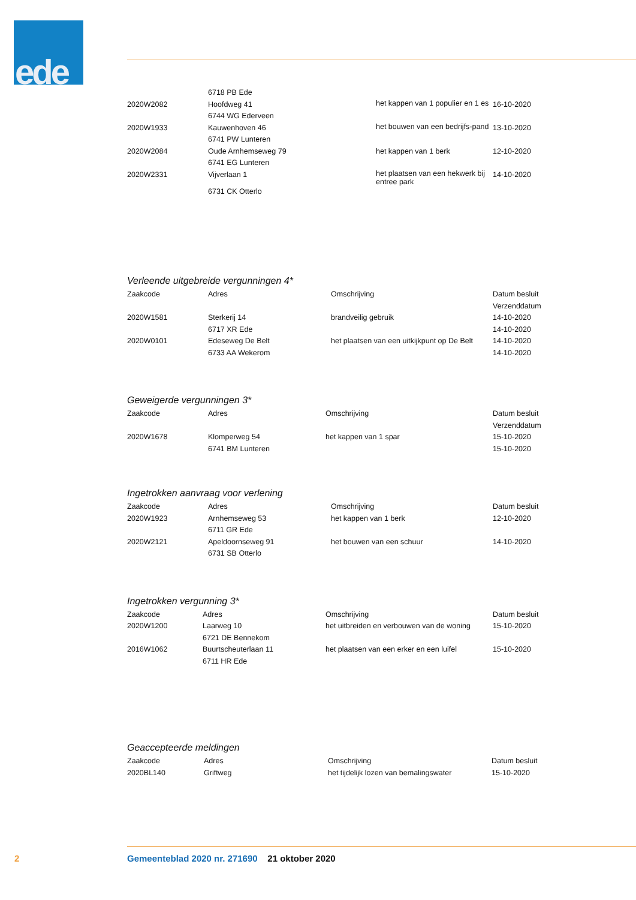ede
| | 6718 PB Ede | | |
| 2020W2082 | Hoofdweg 41 | het kappen van 1 populier en 1 es | 16-10-2020 |
| | 6744 WG Ederveen | | |
| 2020W1933 | Kauwenhoven 46 | het bouwen van een bedrijfs-pand | 13-10-2020 |
| | 6741 PW Lunteren | | |
| 2020W2084 | Oude Arnhemseweg 79 | het kappen van 1 berk | 12-10-2020 |
| | 6741 EG Lunteren | | |
| 2020W2331 | Vijverlaan 1 | het plaatsen van een hekwerk bij entree park | 14-10-2020 |
| | 6731 CK Otterlo | | |
Verleende uitgebreide vergunningen 4*
| Zaakcode | Adres | Omschrijving | Datum besluit |
| --- | --- | --- | --- |
| | | | Verzenddatum |
| 2020W1581 | Sterkerij 14 | brandveilig gebruik | 14-10-2020 |
| | 6717 XR Ede | | 14-10-2020 |
| 2020W0101 | Edeseweg De Belt | het plaatsen van een uitkijkpunt op De Belt | 14-10-2020 |
| | 6733 AA Wekerom | | 14-10-2020 |
Geweigerde vergunningen 3*
| Zaakcode | Adres | Omschrijving | Datum besluit |
| --- | --- | --- | --- |
| | | | Verzenddatum |
| 2020W1678 | Klomperweg 54 | het kappen van 1 spar | 15-10-2020 |
| | 6741 BM Lunteren | | 15-10-2020 |
Ingetrokken aanvraag voor verlening
| Zaakcode | Adres | Omschrijving | Datum besluit |
| --- | --- | --- | --- |
| 2020W1923 | Arnhemseweg 53 | het kappen van 1 berk | 12-10-2020 |
| | 6711 GR Ede | | |
| 2020W2121 | Apeldoornseweg 91 | het bouwen van een schuur | 14-10-2020 |
| | 6731 SB Otterlo | | |
Ingetrokken vergunning 3*
| Zaakcode | Adres | Omschrijving | Datum besluit |
| --- | --- | --- | --- |
| 2020W1200 | Laarweg 10 | het uitbreiden en verbouwen van de woning | 15-10-2020 |
| | 6721 DE Bennekom | | |
| 2016W1062 | Buurtscheuterlaan 11 | het plaatsen van een erker en een luifel | 15-10-2020 |
| | 6711 HR Ede | | |
Geaccepteerde meldingen
| Zaakcode | Adres | Omschrijving | Datum besluit |
| --- | --- | --- | --- |
| 2020BL140 | Griftweg | het tijdelijk lozen van bemalingswater | 15-10-2020 |
2 Gemeenteblad 2020 nr. 271690 21 oktober 2020